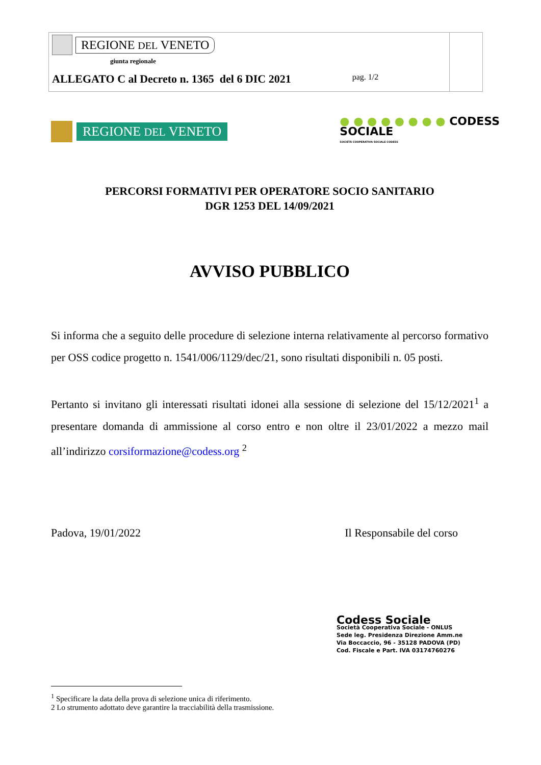REGIONE DEL VENETO
giunta regionale
ALLEGATO C al Decreto n. 1365 del 6 DIC 2021 pag. 1/2
REGIONE DEL VENETO
● ● ● ● ● ● ● ● CODESS
SOCIALE
SOCIETÀ COOPERATIVA SOCIALE CODESS
PERCORSI FORMATIVI PER OPERATORE SOCIO SANITARIO
DGR 1253 DEL 14/09/2021
AVVISO PUBBLICO
Si informa che a seguito delle procedure di selezione interna relativamente al percorso formativo per OSS codice progetto n. 1541/006/1129/dec/21, sono risultati disponibili n. 05 posti.
Pertanto si invitano gli interessati risultati idonei alla sessione di selezione del 15/12/2021<sup>1</sup> a presentare domanda di ammissione al corso entro e non oltre il 23/01/2022 a mezzo mail all’indirizzo corsiformazione@codess.org <sup>2</sup>
Padova, 19/01/2022 Il Responsabile del corso
Codess Sociale
Società Cooperativa Sociale - ONLUS
Sede leg. Presidenza Direzione Amm.ne
Via Boccaccio, 96 - 35128 PADOVA (PD)
Cod. Fiscale e Part. IVA 03174760276
<sup>1</sup> Specificare la data della prova di selezione unica di riferimento.
2 Lo strumento adottato deve garantire la tracciabilità della trasmissione.